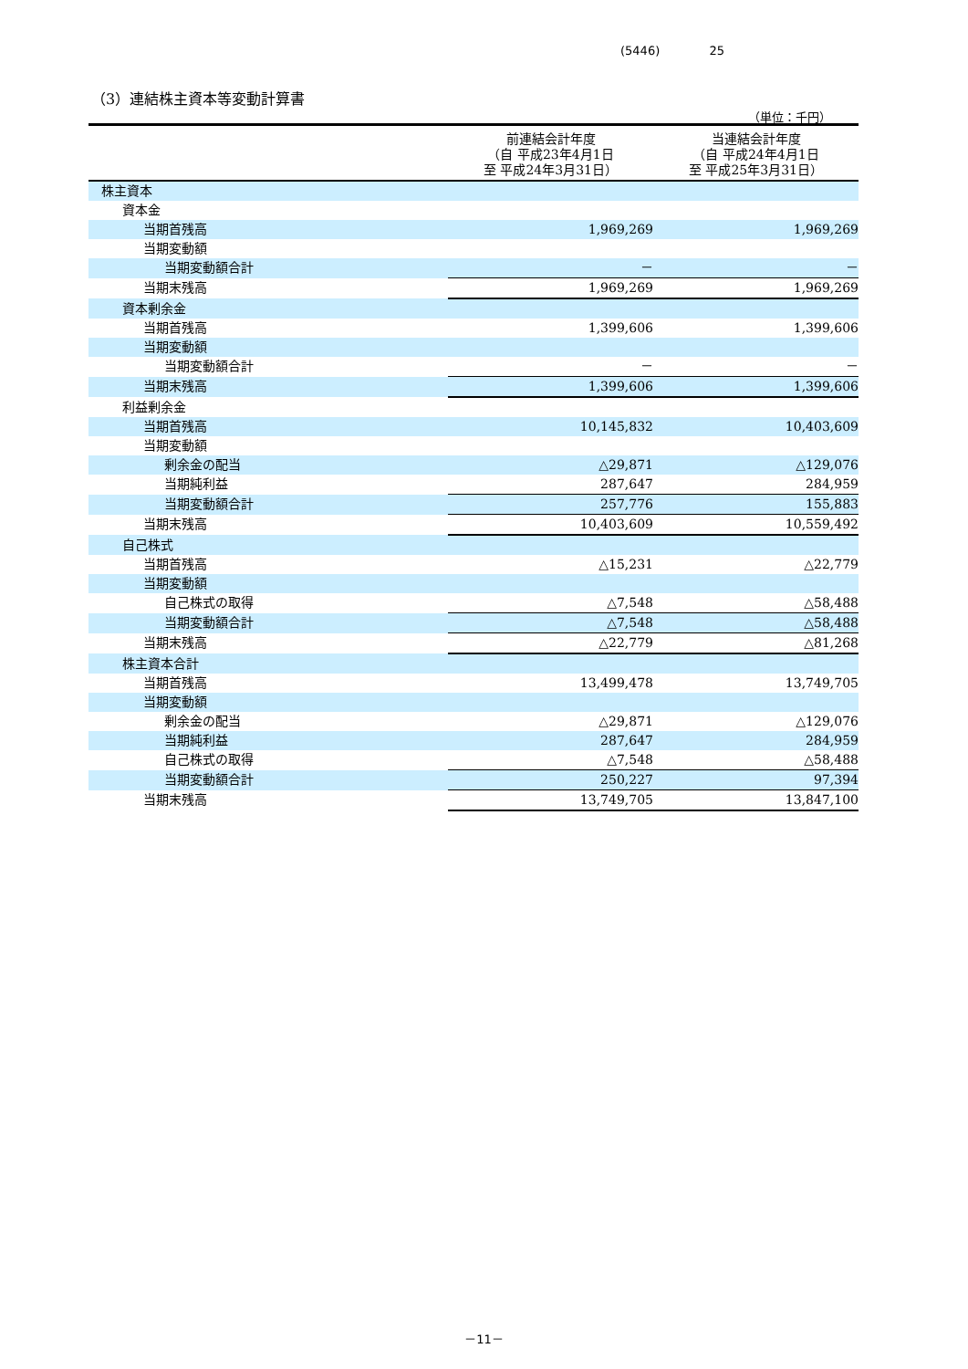(5446) 25
（3）連結株主資本等変動計算書
（単位：千円）
| | 前連結会計年度 （自 平成23年4月1日 至 平成24年3月31日） | 当連結会計年度 （自 平成24年4月1日 至 平成25年3月31日） |
| --- | --- | --- |
| 株主資本 | | |
| 資本金 | | |
| 当期首残高 | 1,969,269 | 1,969,269 |
| 当期変動額 | | |
| 当期変動額合計 | － | － |
| 当期末残高 | 1,969,269 | 1,969,269 |
| 資本剰余金 | | |
| 当期首残高 | 1,399,606 | 1,399,606 |
| 当期変動額 | | |
| 当期変動額合計 | － | － |
| 当期末残高 | 1,399,606 | 1,399,606 |
| 利益剰余金 | | |
| 当期首残高 | 10,145,832 | 10,403,609 |
| 当期変動額 | | |
| 剰余金の配当 | △29,871 | △129,076 |
| 当期純利益 | 287,647 | 284,959 |
| 当期変動額合計 | 257,776 | 155,883 |
| 当期末残高 | 10,403,609 | 10,559,492 |
| 自己株式 | | |
| 当期首残高 | △15,231 | △22,779 |
| 当期変動額 | | |
| 自己株式の取得 | △7,548 | △58,488 |
| 当期変動額合計 | △7,548 | △58,488 |
| 当期末残高 | △22,779 | △81,268 |
| 株主資本合計 | | |
| 当期首残高 | 13,499,478 | 13,749,705 |
| 当期変動額 | | |
| 剰余金の配当 | △29,871 | △129,076 |
| 当期純利益 | 287,647 | 284,959 |
| 自己株式の取得 | △7,548 | △58,488 |
| 当期変動額合計 | 250,227 | 97,394 |
| 当期末残高 | 13,749,705 | 13,847,100 |
－11－